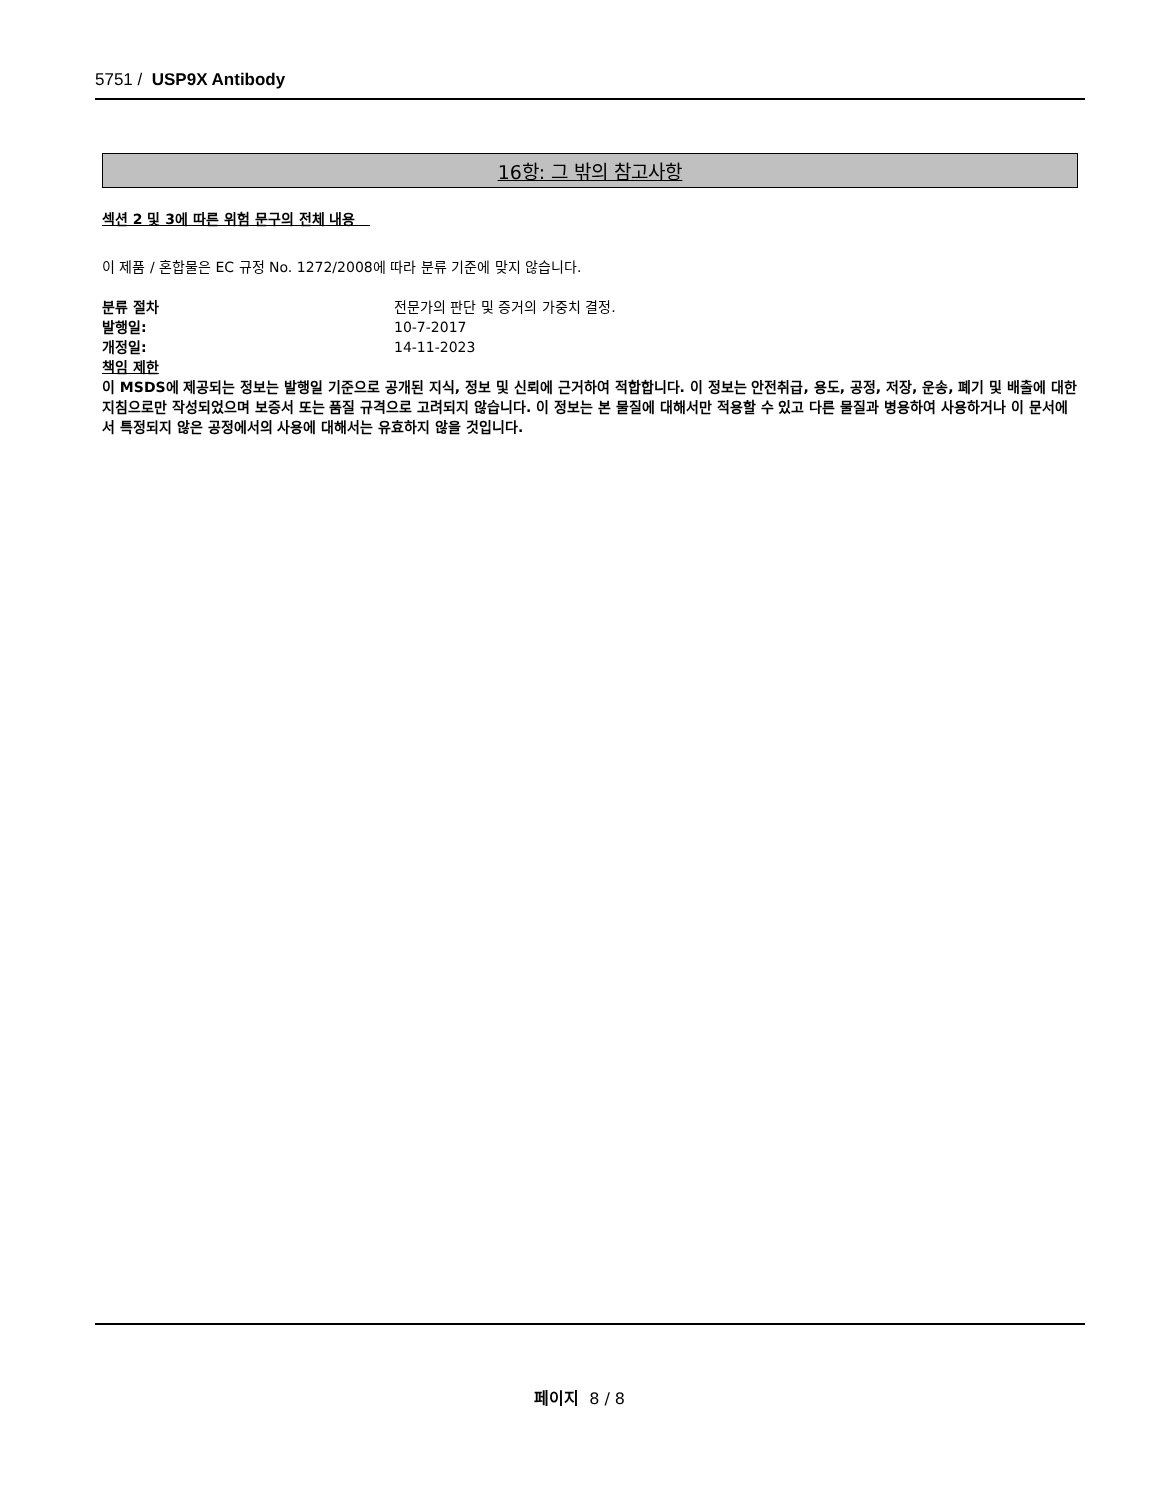5751 / USP9X Antibody
16항: 그 밖의 참고사항
섹션 2 및 3에 따른 위험 문구의 전체 내용
이 제품 / 혼합물은 EC 규정 No. 1272/2008에 따라 분류 기준에 맞지 않습니다.
분류 절차 전문가의 판단 및 증거의 가중치 결정.
발행일: 10-7-2017
개정일: 14-11-2023
책임 제한
이 MSDS에 제공되는 정보는 발행일 기준으로 공개된 지식, 정보 및 신뢰에 근거하여 적합합니다. 이 정보는 안전취급, 용도, 공정, 저장, 운송, 폐기 및 배출에 대한 지침으로만 작성되었으며 보증서 또는 품질 규격으로 고려되지 않습니다. 이 정보는 본 물질에 대해서만 적용할 수 있고 다른 물질과 병용하여 사용하거나 이 문서에서 특정되지 않은 공정에서의 사용에 대해서는 유효하지 않을 것입니다.
페이지 8 / 8